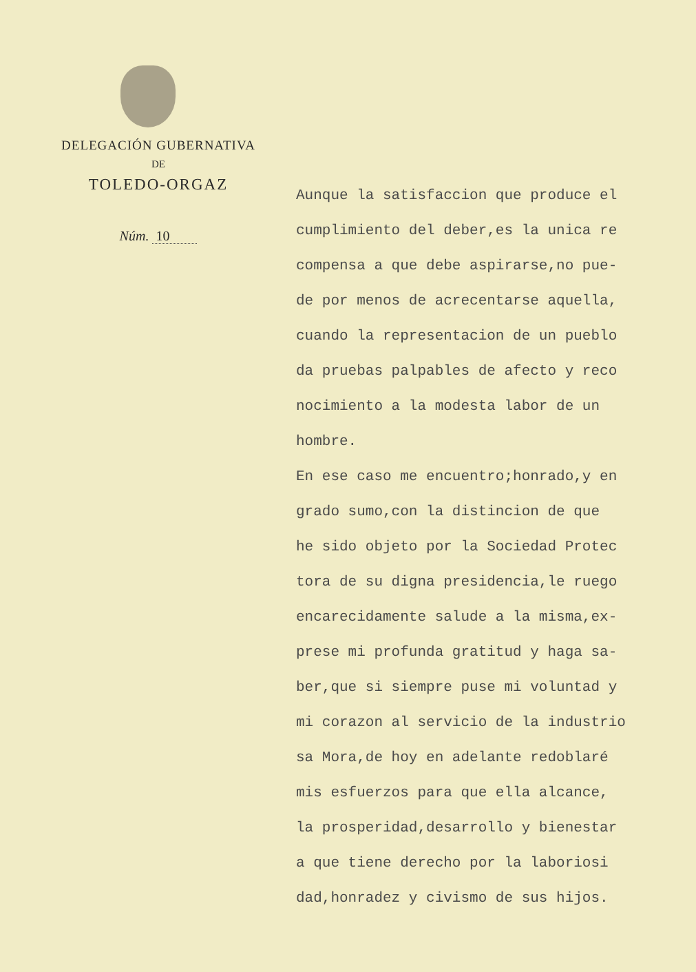DELEGACIÓN GUBERNATIVA
DE
TOLEDO-ORGAZ
Núm. 10
Aunque la satisfaccion que produce el
cumplimiento del deber,es la unica re
compensa a que debe aspirarse,no pue-
de por menos de acrecentarse aquella,
cuando la representacion de un pueblo
da pruebas palpables de afecto y reco
nocimiento a la modesta labor de un
hombre.
En ese caso me encuentro;honrado,y en
grado sumo,con la distincion de que
he sido objeto por la Sociedad Protec
tora de su digna presidencia,le ruego
encarecidamente salude a la misma,ex-
prese mi profunda gratitud y haga sa-
ber,que si siempre puse mi voluntad y
mi corazon al servicio de la industrio
sa Mora,de hoy en adelante redoblaré
mis esfuerzos para que ella alcance,
la prosperidad,desarrollo y bienestar
a que tiene derecho por la laboriosi
dad,honradez y civismo de sus hijos.